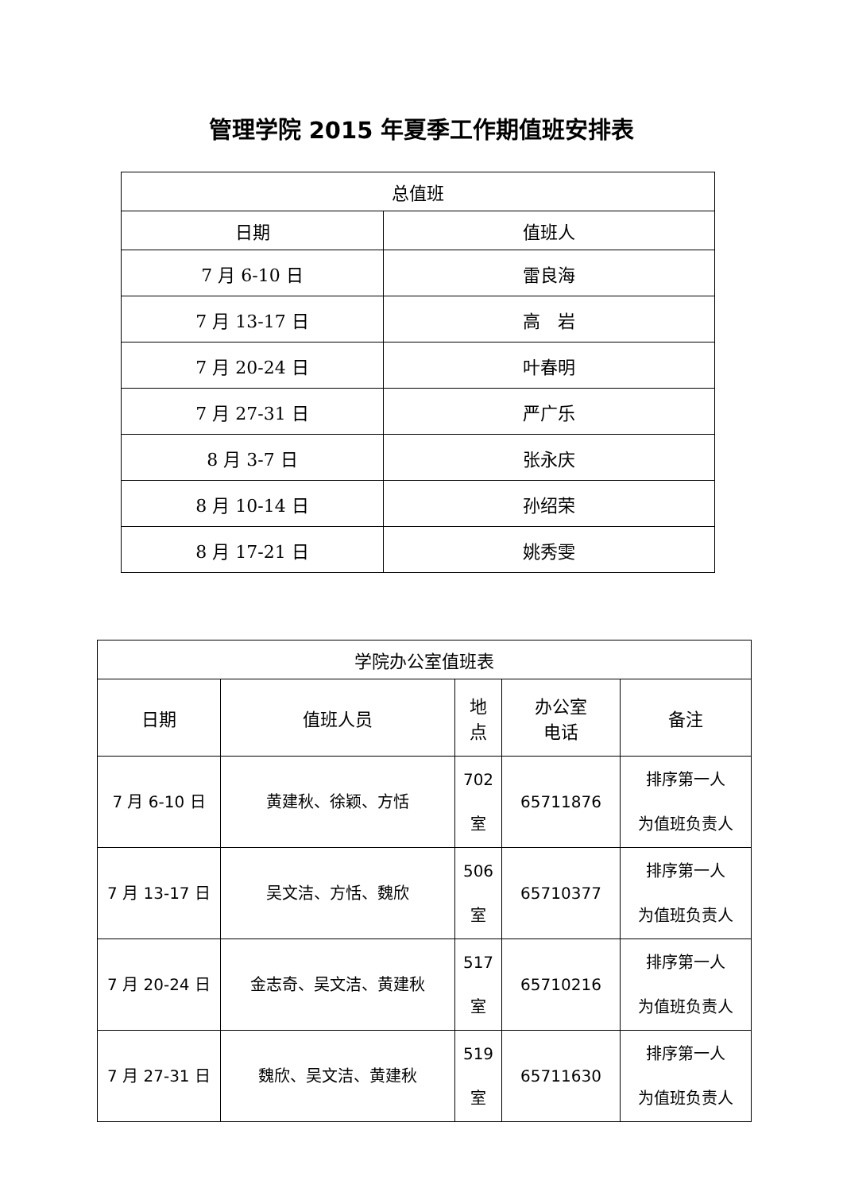管理学院 2015 年夏季工作期值班安排表
| 总值班 | |
| --- | --- |
| 日期 | 值班人 |
| 7 月 6-10 日 | 雷良海 |
| 7 月 13-17 日 | 高 岩 |
| 7 月 20-24 日 | 叶春明 |
| 7 月 27-31 日 | 严广乐 |
| 8 月 3-7 日 | 张永庆 |
| 8 月 10-14 日 | 孙绍荣 |
| 8 月 17-21 日 | 姚秀雯 |
| 学院办公室值班表 | | | | |
| --- | --- | --- | --- | --- |
| 日期 | 值班人员 | 地 点 | 办公室 电话 | 备注 |
| 7 月 6-10 日 | 黄建秋、徐颖、方恬 | 702 室 | 65711876 | 排序第一人 为值班负责人 |
| 7 月 13-17 日 | 吴文洁、方恬、魏欣 | 506 室 | 65710377 | 排序第一人 为值班负责人 |
| 7 月 20-24 日 | 金志奇、吴文洁、黄建秋 | 517 室 | 65710216 | 排序第一人 为值班负责人 |
| 7 月 27-31 日 | 魏欣、吴文洁、黄建秋 | 519 室 | 65711630 | 排序第一人 为值班负责人 |